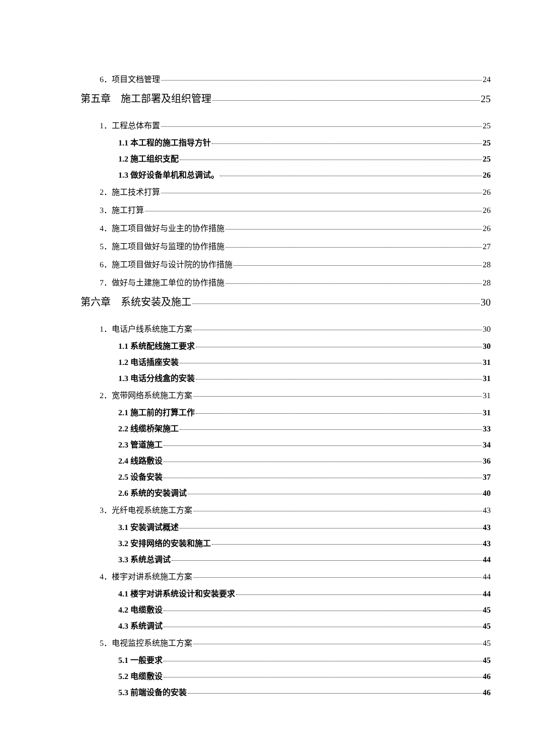6．项目文档管理 24
第五章　施工部署及组织管理 25
1．工程总体布置 25
1.1 本工程的施工指导方针 25
1.2 施工组织支配 25
1.3 做好设备单机和总调试。 26
2．施工技术打算 26
3．施工打算 26
4．施工项目做好与业主的协作措施 26
5．施工项目做好与监理的协作措施 27
6．施工项目做好与设计院的协作措施 28
7．做好与土建施工单位的协作措施 28
第六章　系统安装及施工 30
1．电话户线系统施工方案 30
1.1 系统配线施工要求 30
1.2 电话插座安装 31
1.3 电话分线盒的安装 31
2．宽带网络系统施工方案 31
2.1 施工前的打算工作 31
2.2 线缆桥架施工 33
2.3 管道施工 34
2.4 线路敷设 36
2.5 设备安装 37
2.6 系统的安装调试 40
3．光纤电视系统施工方案 43
3.1 安装调试概述 43
3.2 安排网络的安装和施工 43
3.3 系统总调试 44
4．楼宇对讲系统施工方案 44
4.1 楼宇对讲系统设计和安装要求 44
4.2 电缆敷设 45
4.3 系统调试 45
5．电视监控系统施工方案 45
5.1 一般要求 45
5.2 电缆敷设 46
5.3 前端设备的安装 46